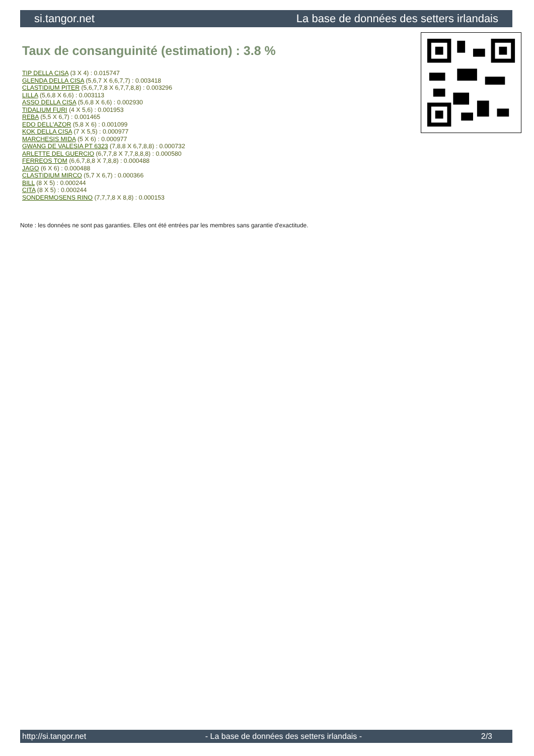si.tangor.net La base de données des setters irlandais
Taux de consanguinité (estimation) : 3.8 %
TIP DELLA CISA (3 X 4) : 0.015747
GLENDA DELLA CISA (5,6,7 X 6,6,7,7) : 0.003418
CLASTIDIUM PITER (5,6,7,7,8 X 6,7,7,8,8) : 0.003296
LILLA (5,6,8 X 6,6) : 0.003113
ASSO DELLA CISA (5,6,8 X 6,6) : 0.002930
TIDALIUM FURI (4 X 5,6) : 0.001953
REBA (5,5 X 6,7) : 0.001465
EDO DELL'AZOR (5,8 X 6) : 0.001099
KOK DELLA CISA (7 X 5,5) : 0.000977
MARCHESIS MIDA (5 X 6) : 0.000977
GWANG DE VALESIA PT 6323 (7,8,8 X 6,7,8,8) : 0.000732
ARLETTE DEL GUERCIO (6,7,7,8 X 7,7,8,8,8) : 0.000580
FERREOS TOM (6,6,7,8,8 X 7,8,8) : 0.000488
JAGO (6 X 6) : 0.000488
CLASTIDIUM MIRCO (5,7 X 6,7) : 0.000366
BILL (8 X 5) : 0.000244
CITA (8 X 5) : 0.000244
SONDERMOSENS RINO (7,7,7,8 X 8,8) : 0.000153
Note : les données ne sont pas garanties. Elles ont été entrées par les membres sans garantie d'exactitude.
http://si.tangor.net - La base de données des setters irlandais - 2/3